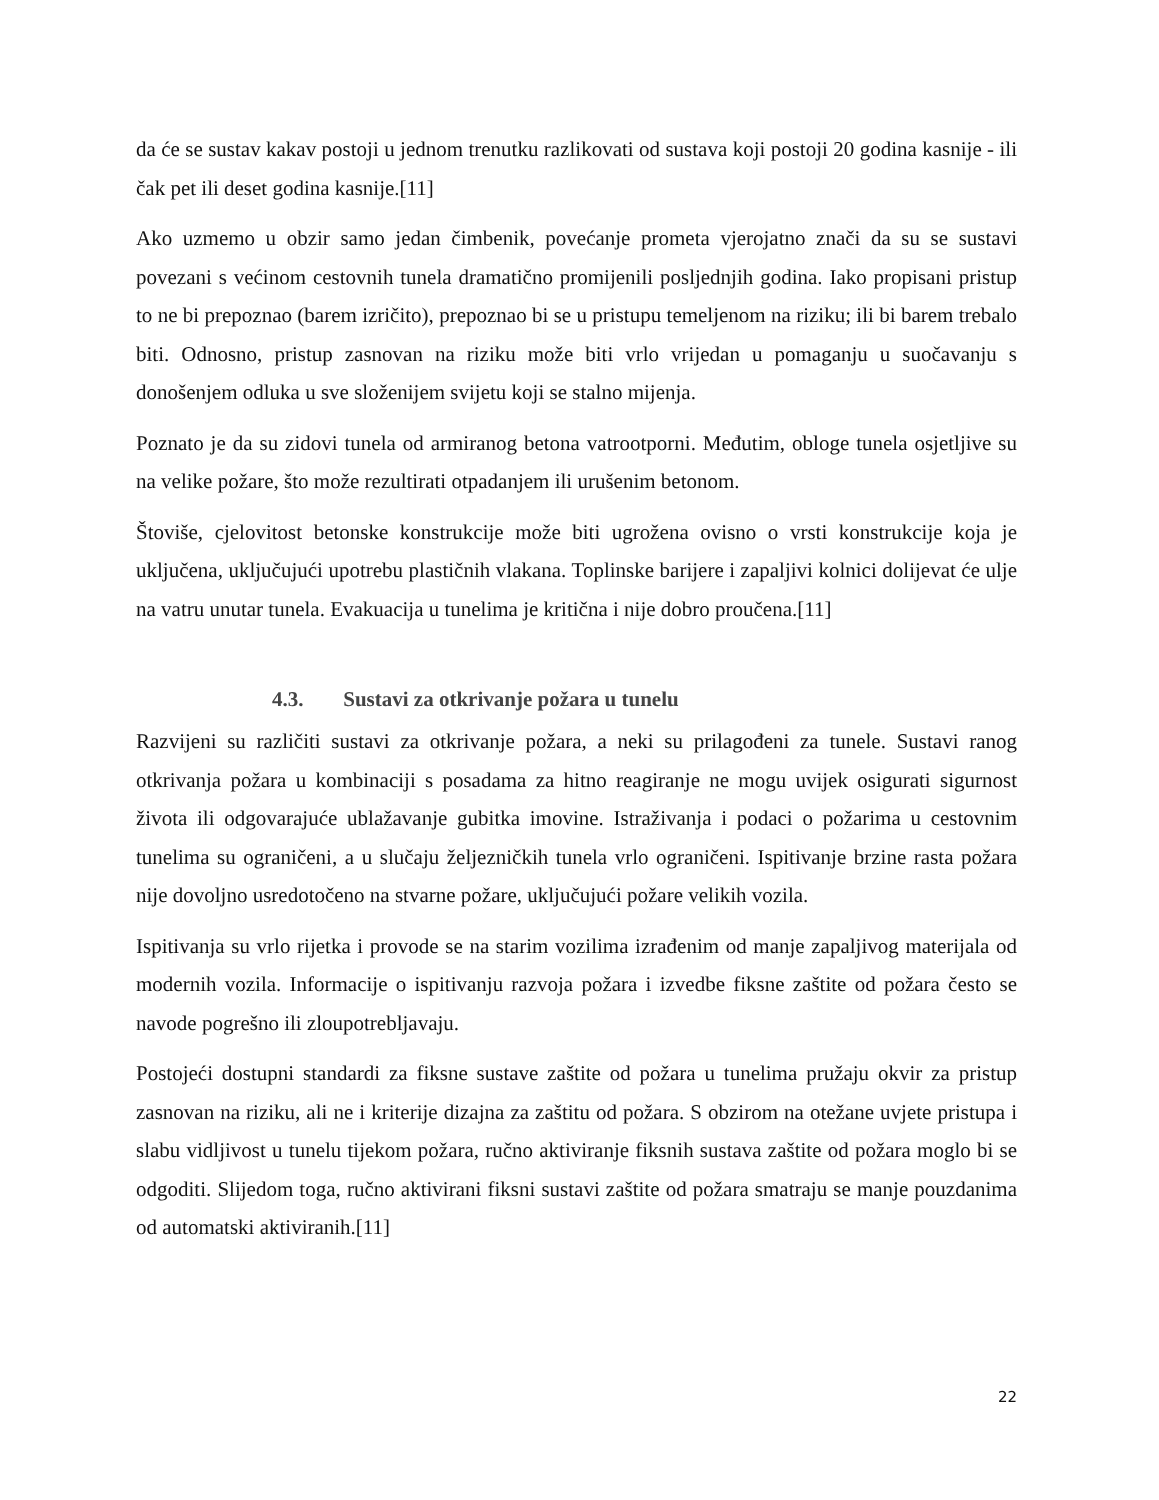da će se sustav kakav postoji u jednom trenutku razlikovati od sustava koji postoji 20 godina kasnije - ili čak pet ili deset godina kasnije.[11]
Ako uzmemo u obzir samo jedan čimbenik, povećanje prometa vjerojatno znači da su se sustavi povezani s većinom cestovnih tunela dramatično promijenili posljednjih godina. Iako propisani pristup to ne bi prepoznao (barem izričito), prepoznao bi se u pristupu temeljenom na riziku; ili bi barem trebalo biti. Odnosno, pristup zasnovan na riziku može biti vrlo vrijedan u pomaganju u suočavanju s donošenjem odluka u sve složenijem svijetu koji se stalno mijenja.
Poznato je da su zidovi tunela od armiranog betona vatrootporni. Međutim, obloge tunela osjetljive su na velike požare, što može rezultirati otpadanjem ili urušenim betonom.
Štoviše, cjelovitost betonske konstrukcije može biti ugrožena ovisno o vrsti konstrukcije koja je uključena, uključujući upotrebu plastičnih vlakana. Toplinske barijere i zapaljivi kolnici dolijevat će ulje na vatru unutar tunela. Evakuacija u tunelima je kritična i nije dobro proučena.[11]
4.3. Sustavi za otkrivanje požara u tunelu
Razvijeni su različiti sustavi za otkrivanje požara, a neki su prilagođeni za tunele. Sustavi ranog otkrivanja požara u kombinaciji s posadama za hitno reagiranje ne mogu uvijek osigurati sigurnost života ili odgovarajuće ublažavanje gubitka imovine. Istraživanja i podaci o požarima u cestovnim tunelima su ograničeni, a u slučaju željezničkih tunela vrlo ograničeni. Ispitivanje brzine rasta požara nije dovoljno usredotočeno na stvarne požare, uključujući požare velikih vozila.
Ispitivanja su vrlo rijetka i provode se na starim vozilima izrađenim od manje zapaljivog materijala od modernih vozila. Informacije o ispitivanju razvoja požara i izvedbe fiksne zaštite od požara često se navode pogrešno ili zloupotrebljavaju.
Postojeći dostupni standardi za fiksne sustave zaštite od požara u tunelima pružaju okvir za pristup zasnovan na riziku, ali ne i kriterije dizajna za zaštitu od požara. S obzirom na otežane uvjete pristupa i slabu vidljivost u tunelu tijekom požara, ručno aktiviranje fiksnih sustava zaštite od požara moglo bi se odgoditi. Slijedom toga, ručno aktivirani fiksni sustavi zaštite od požara smatraju se manje pouzdanima od automatski aktiviranih.[11]
22